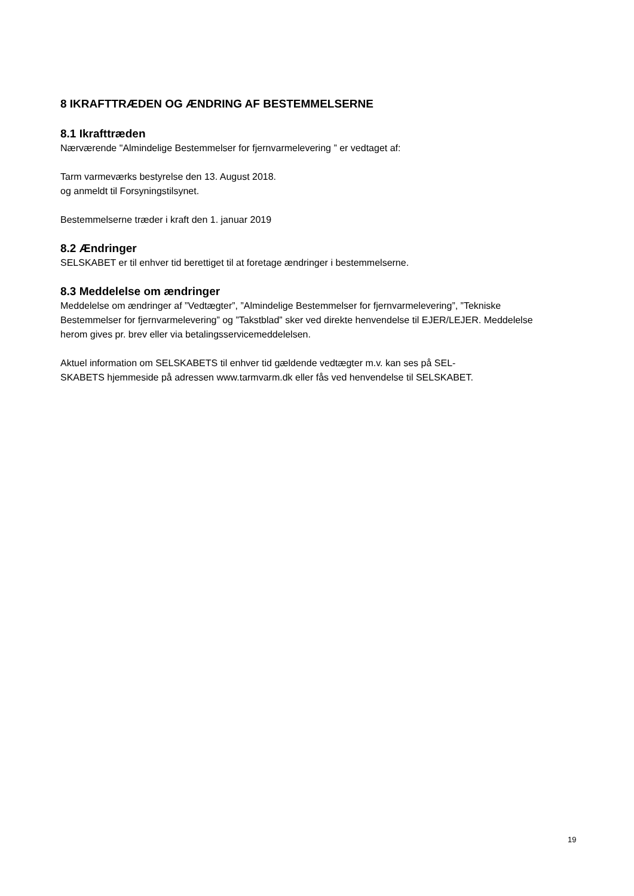8 IKRAFTTRÆDEN OG ÆNDRING AF BESTEMMELSERNE
8.1 Ikrafttræden
Nærværende "Almindelige Bestemmelser for fjernvarmelevering ” er vedtaget af:
Tarm varmeværks bestyrelse den 13. August 2018.
og anmeldt til Forsyningstilsynet.
Bestemmelserne træder i kraft den 1. januar 2019
8.2 Ændringer
SELSKABET er til enhver tid berettiget til at foretage ændringer i bestemmelserne.
8.3 Meddelelse om ændringer
Meddelelse om ændringer af ”Vedtægter”, ”Almindelige Bestemmelser for fjernvarmelevering”, ”Tekniske Bestemmelser for fjernvarmelevering” og ”Takstblad” sker ved direkte henvendelse til EJER/LEJER. Meddelelse herom gives pr. brev eller via betalingsservicemeddelelsen.
Aktuel information om SELSKABETS til enhver tid gældende vedtægter m.v. kan ses på SEL-
SKABETS hjemmeside på adressen www.tarmvarm.dk eller fås ved henvendelse til SELSKABET.
19